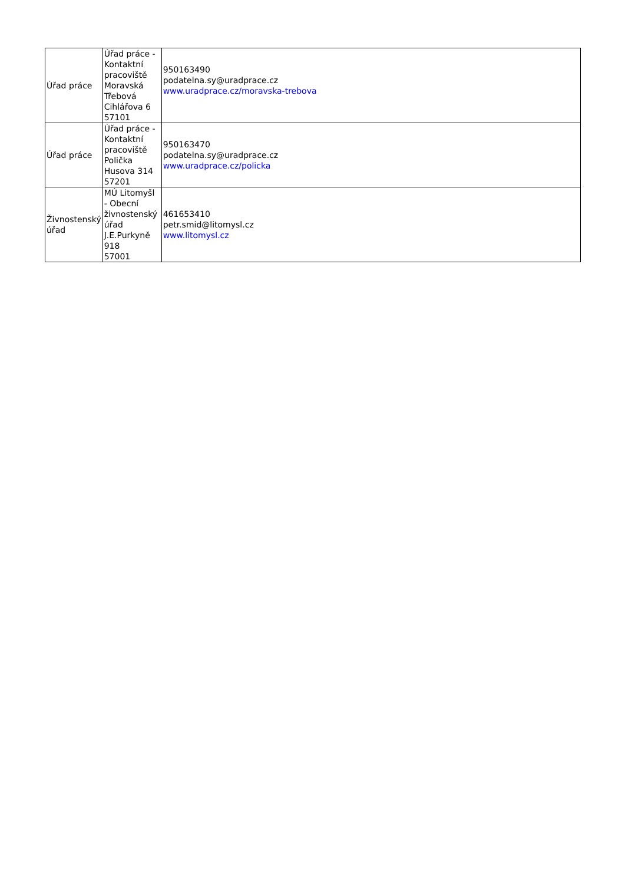| Úřad práce | Úřad práce - Kontaktní pracoviště Moravská Třebová Cihlářova 6 57101 | 950163490 podatelna.sy@uradprace.cz www.uradprace.cz/moravska-trebova |
| Úřad práce | Úřad práce - Kontaktní pracoviště Polička Husova 314 57201 | 950163470 podatelna.sy@uradprace.cz www.uradprace.cz/policka |
| Živnostenský úřad | MÚ Litomyšl - Obecní živnostenský úřad J.E.Purkyně 918 57001 | 461653410 petr.smid@litomysl.cz www.litomysl.cz |